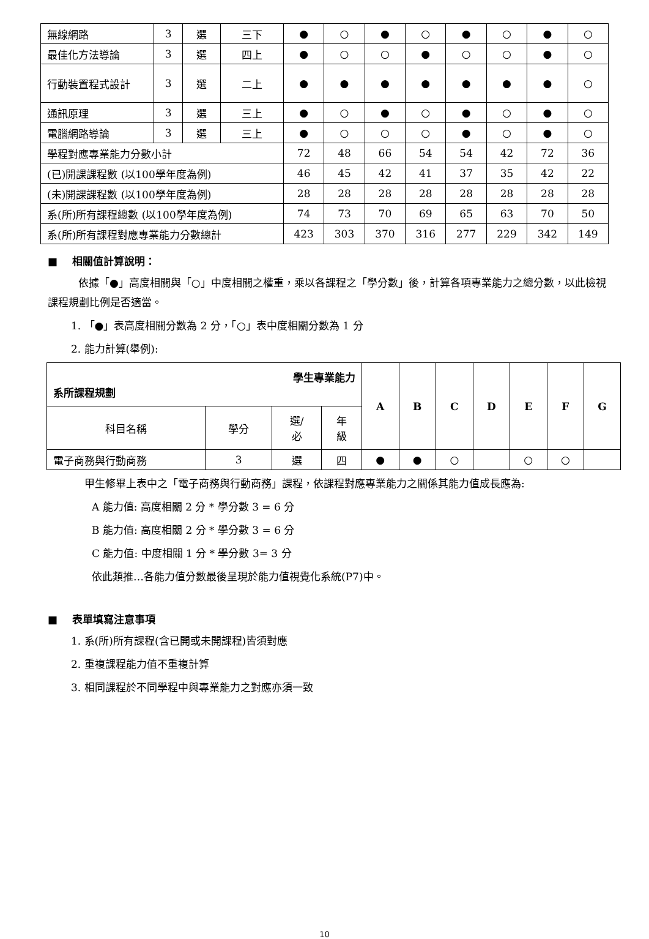| 無線網路 | 3 | 選 | 三下 | ● | ○ | ● | ○ | ● | ○ | ● | ○ |
| 最佳化方法導論 | 3 | 選 | 四上 | ● | ○ | ○ | ● | ○ | ○ | ● | ○ |
| 行動裝置程式設計 | 3 | 選 | 二上 | ● | ● | ● | ● | ● | ● | ● | ○ |
| 通訊原理 | 3 | 選 | 三上 | ● | ○ | ● | ○ | ● | ○ | ● | ○ |
| 電腦網路導論 | 3 | 選 | 三上 | ● | ○ | ○ | ○ | ● | ○ | ● | ○ |
| 學程對應專業能力分數小計 | | | | 72 | 48 | 66 | 54 | 54 | 42 | 72 | 36 |
| (已)開課課程數 (以100學年度為例) | | | | 46 | 45 | 42 | 41 | 37 | 35 | 42 | 22 |
| (未)開課課程數 (以100學年度為例) | | | | 28 | 28 | 28 | 28 | 28 | 28 | 28 | 28 |
| 系(所)所有課程總數 (以100學年度為例) | | | | 74 | 73 | 70 | 69 | 65 | 63 | 70 | 50 |
| 系(所)所有課程對應專業能力分數總計 | | | | 423 | 303 | 370 | 316 | 277 | 229 | 342 | 149 |
■ 相關值計算說明：
依據「●」高度相關與「○」中度相關之權重，乘以各課程之「學分數」後，計算各項專業能力之總分數，以此檢視課程規劃比例是否適當。
1. 「●」表高度相關分數為 2 分，「○」表中度相關分數為 1 分
2. 能力計算(舉例):
| 學生專業能力 系所課程規劃 | | | | A | B | C | D | E | F | G |
| 科目名稱 | 學分 | 選/ 必 | 年 級 | | | | | | | |
| 電子商務與行動商務 | 3 | 選 | 四 | ● | ● | ○ | | ○ | ○ | |
甲生修畢上表中之「電子商務與行動商務」課程，依課程對應專業能力之關係其能力值成長應為:
A 能力值: 高度相關 2 分 * 學分數 3 = 6 分
B 能力值: 高度相關 2 分 * 學分數 3 = 6 分
C 能力值: 中度相關 1 分 * 學分數 3= 3 分
依此類推…各能力值分數最後呈現於能力值視覺化系統(P7)中。
■ 表單填寫注意事項
1. 系(所)所有課程(含已開或未開課程)皆須對應
2. 重複課程能力值不重複計算
3. 相同課程於不同學程中與專業能力之對應亦須一致
10